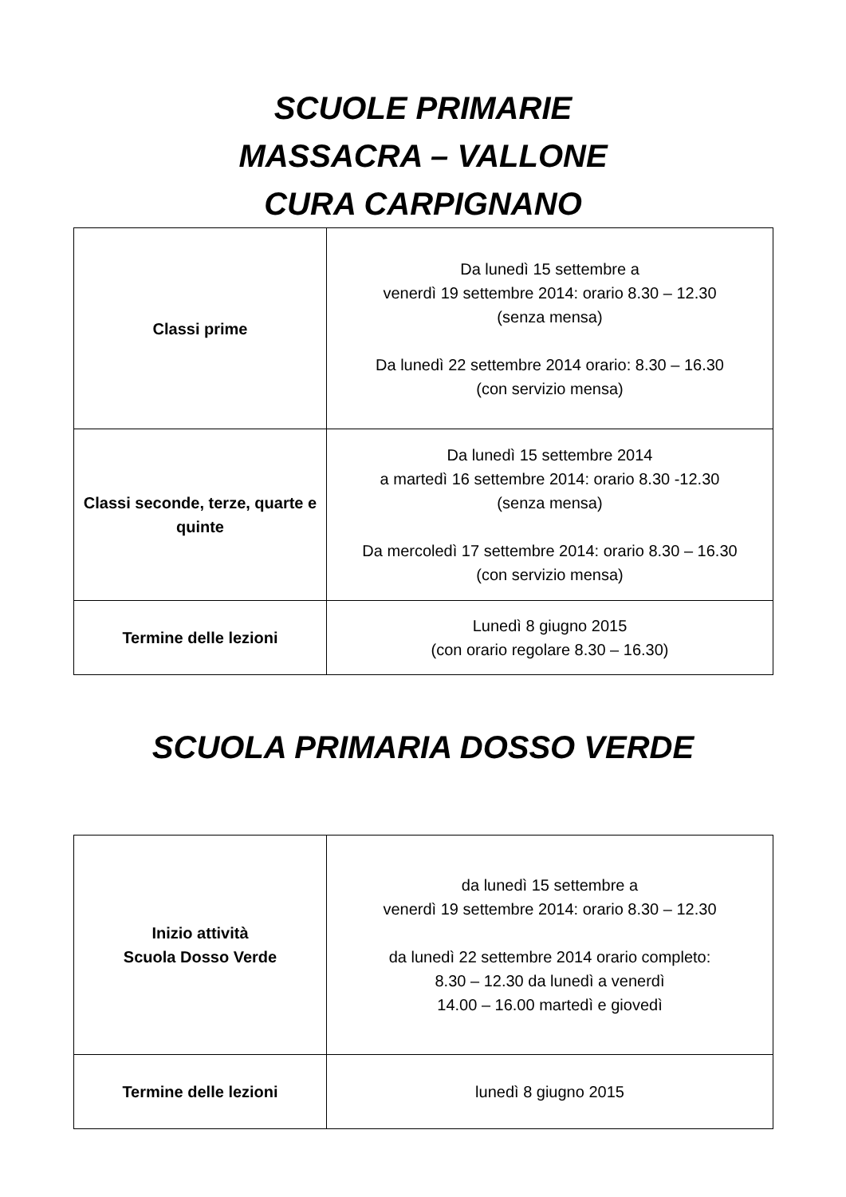SCUOLE PRIMARIE
MASSACRA – VALLONE
CURA CARPIGNANO
| Classi prime | Da lunedì 15 settembre a venerdì 19 settembre 2014: orario 8.30 – 12.30 (senza mensa) Da lunedì 22 settembre 2014 orario: 8.30 – 16.30 (con servizio mensa) |
| Classi seconde, terze, quarte e quinte | Da lunedì 15 settembre 2014 a martedì 16 settembre 2014: orario 8.30 -12.30 (senza mensa) Da mercoledì 17 settembre 2014: orario 8.30 – 16.30 (con servizio mensa) |
| Termine delle lezioni | Lunedì 8 giugno 2015 (con orario regolare 8.30 – 16.30) |
SCUOLA PRIMARIA DOSSO VERDE
| Inizio attività Scuola Dosso Verde | da lunedì 15 settembre a venerdì 19 settembre 2014: orario 8.30 – 12.30 da lunedì 22 settembre 2014 orario completo: 8.30 – 12.30 da lunedì a venerdì 14.00 – 16.00 martedì e giovedì |
| Termine delle lezioni | lunedì 8 giugno 2015 |